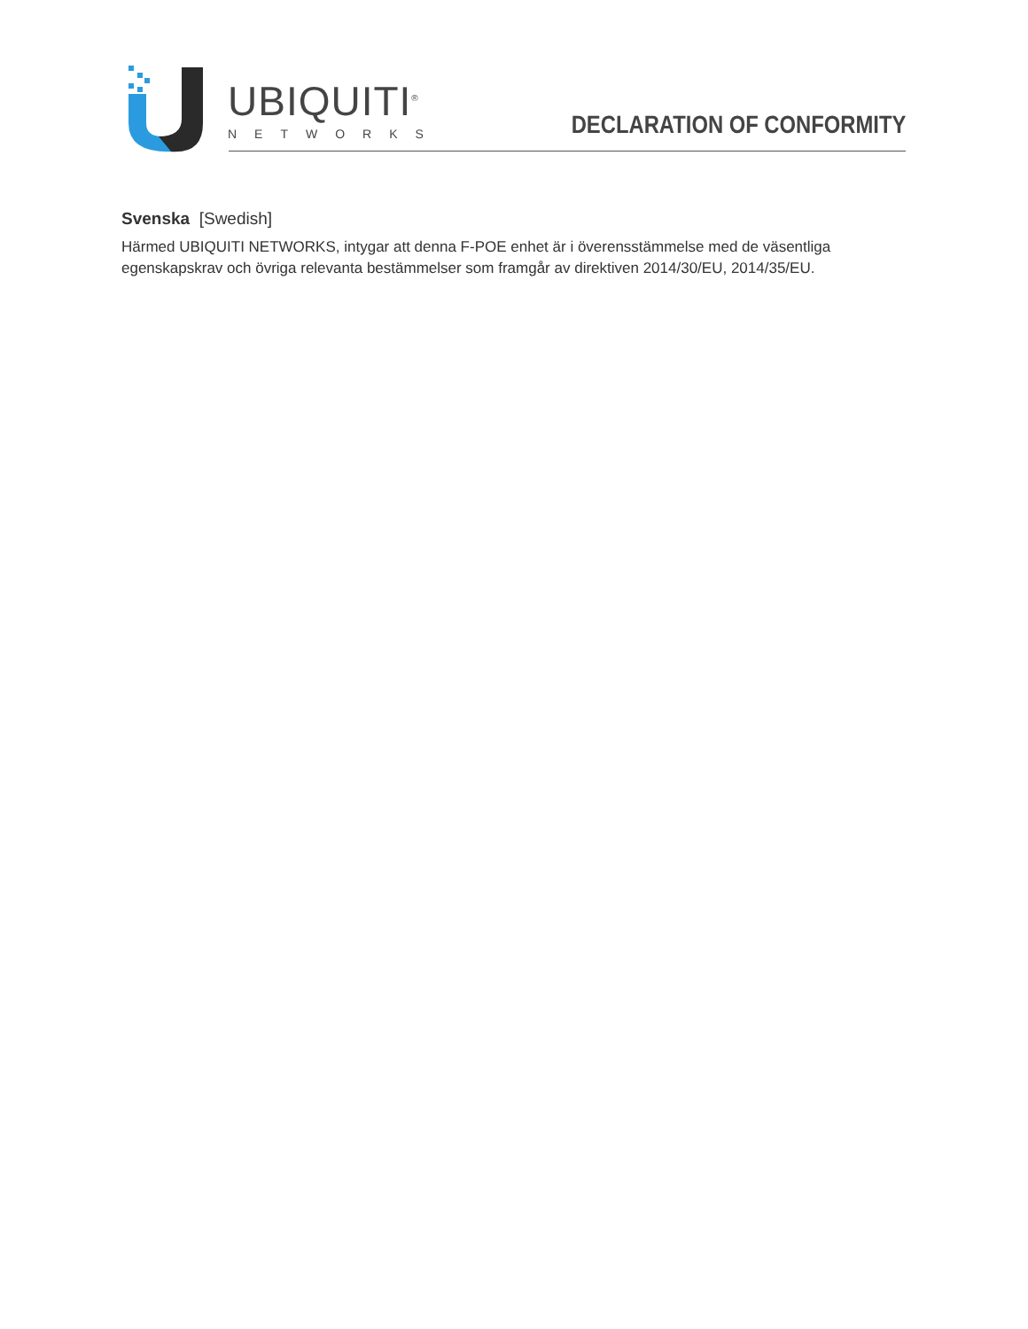UBIQUITI<sup>®</sup>
NETWORKS
DECLARATION OF CONFORMITY
Svenska [Swedish]
Härmed UBIQUITI NETWORKS, intygar att denna F-POE enhet är i överensstämmelse med de väsentliga egenskapskrav och övriga relevanta bestämmelser som framgår av direktiven 2014/30/EU, 2014/35/EU.